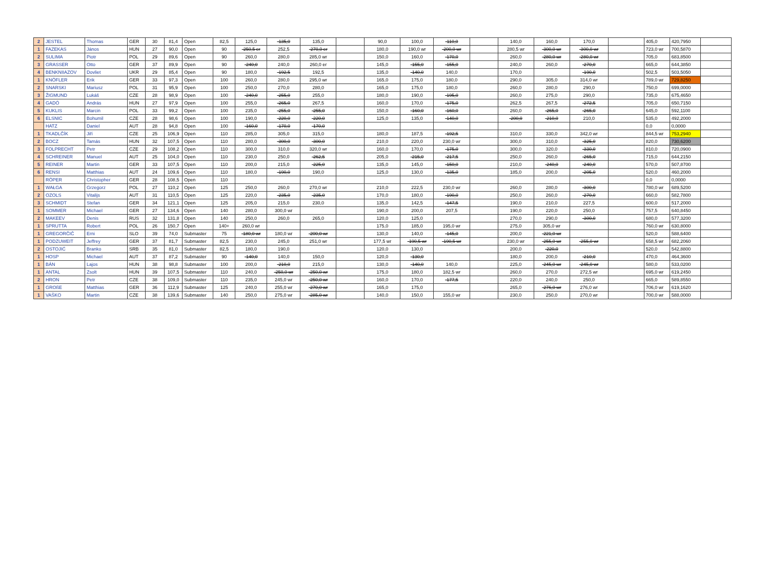| 2 | JESTEL | Thomas | GER | 30 | 81,4 | Open | 82,5 | 125,0 | -135,0 | 135,0 | | 90,0 | 100,0 | -110,0 | | 140,0 | 160,0 | 170,0 | | 405,0 | 420,7950 | |
| 1 | FAZEKAS | János | HUN | 27 | 90,0 | Open | 90 | -250,5 er | 252,5 | -270,0 er | | 180,0 | 190,0 wr | -200,0 wr | | 280,5 wr | -300,0 wr | -300,0 wr | | 723,0 wr | 700,5870 | |
| 2 | SULIMA | Piotr | POL | 29 | 89,6 | Open | 90 | 260,0 | 280,0 | 285,0 wr | | 150,0 | 160,0 | -170,0 | | 260,0 | -280,0 wr | -280,0 wr | | 705,0 | 683,8500 | |
| 3 | GRASSER | Otto | GER | 37 | 89,9 | Open | 90 | -240,0 | 240,0 | 260,0 er | | 145,0 | -155,0 | -155,0 | | 240,0 | 260,0 | -270,0 | | 665,0 | 644,3850 | |
| 4 | BENKNIIAZOV | Dovliet | UKR | 29 | 85,4 | Open | 90 | 180,0 | -192,5 | 192,5 | | 135,0 | -140,0 | 140,0 | | 170,0 | | -190,0 | | 502,5 | 503,5050 | |
| 1 | KNÖFLER | Erik | GER | 33 | 97,3 | Open | 100 | 260,0 | 280,0 | 295,0 wr | | 165,0 | 175,0 | 180,0 | | 290,0 | 305,0 | 314,0 wr | | 789,0 wr | 729,8250 | |
| 2 | SNARSKI | Mariusz | POL | 31 | 95,9 | Open | 100 | 250,0 | 270,0 | 280,0 | | 165,0 | 175,0 | 180,0 | | 260,0 | 280,0 | 290,0 | | 750,0 | 699,0000 | |
| 3 | ŽIGMUND | Lukáš | CZE | 28 | 98,9 | Open | 100 | -240,0 | -255,0 | 255,0 | | 180,0 | 190,0 | -195,0 | | 260,0 | 275,0 | 290,0 | | 735,0 | 675,4650 | |
| 4 | GADÓ | András | HUN | 27 | 97,9 | Open | 100 | 255,0 | -265,0 | 267,5 | | 160,0 | 170,0 | -175,0 | | 262,5 | 267,5 | -272,5 | | 705,0 | 650,7150 | |
| 5 | KUKLIS | Marcin | POL | 33 | 99,2 | Open | 100 | 235,0 | -255,0 | -255,0 | | 150,0 | -160,0 | -160,0 | | 260,0 | -265,0 | -265,0 | | 645,0 | 592,1100 | |
| 6 | ELSNIC | Bohumil | CZE | 28 | 98,6 | Open | 100 | 190,0 | -220,0 | -220,0 | | 125,0 | 135,0 | -140,0 | | -200,0 | -210,0 | 210,0 | | 535,0 | 492,2000 | |
| | HATZ | Daniel | AUT | 28 | 94,8 | Open | 100 | -160,0 | -170,0 | -170,0 | | | | | | | | | | 0,0 | 0,0000 | |
| 1 | TKADLČÍK | Jiří | CZE | 25 | 106,9 | Open | 110 | 285,0 | 305,0 | 315,0 | | 180,0 | 187,5 | -192,5 | | 310,0 | 330,0 | 342,0 wr | | 844,5 wr | 753,2940 | |
| 2 | BOCZ | Tamás | HUN | 32 | 107,5 | Open | 110 | 280,0 | -300,0 | -300,0 | | 210,0 | 220,0 | 230,0 wr | | 300,0 | 310,0 | -325,0 | | 820,0 | 730,6200 | |
| 3 | FOLPRECHT | Petr | CZE | 29 | 108,2 | Open | 110 | 300,0 | 310,0 | 320,0 wr | | 160,0 | 170,0 | -175,0 | | 300,0 | 320,0 | -330,0 | | 810,0 | 720,0900 | |
| 4 | SCHREINER | Manuel | AUT | 25 | 104,0 | Open | 110 | 230,0 | 250,0 | -262,5 | | 205,0 | -215,0 | -217,5 | | 250,0 | 260,0 | -265,0 | | 715,0 | 644,2150 | |
| 5 | REINER | Martin | GER | 33 | 107,5 | Open | 110 | 200,0 | 215,0 | -225,0 | | 135,0 | 145,0 | -150,0 | | 210,0 | -240,0 | -240,0 | | 570,0 | 507,8700 | |
| 6 | RENSI | Matthias | AUT | 24 | 109,6 | Open | 110 | 180,0 | -190,0 | 190,0 | | 125,0 | 130,0 | -135,0 | | 185,0 | 200,0 | -205,0 | | 520,0 | 460,2000 | |
| | RÖPER | Christopher | GER | 28 | 108,5 | Open | 110 | | | | | | | | | | | | | 0,0 | 0,0000 | |
| 1 | WAŁGA | Grzegorz | POL | 27 | 110,2 | Open | 125 | 250,0 | 260,0 | 270,0 wr | | 210,0 | 222,5 | 230,0 wr | | 260,0 | 280,0 | -300,0 | | 780,0 wr | 689,5200 | |
| 2 | OZOLS | Vitalijs | AUT | 31 | 110,5 | Open | 125 | 220,0 | -235,0 | -235,0 | | 170,0 | 180,0 | -190,0 | | 250,0 | 260,0 | -270,0 | | 660,0 | 582,7800 | |
| 3 | SCHMIDT | Stefan | GER | 34 | 121,1 | Open | 125 | 205,0 | 215,0 | 230,0 | | 135,0 | 142,5 | -147,5 | | 190,0 | 210,0 | 227,5 | | 600,0 | 517,2000 | |
| 1 | SOMMER | Michael | GER | 27 | 134,6 | Open | 140 | 280,0 | 300,0 wr | | | 190,0 | 200,0 | 207,5 | | 190,0 | 220,0 | 250,0 | | 757,5 | 640,8450 | |
| 2 | MAKEEV | Denis | RUS | 32 | 131,8 | Open | 140 | 250,0 | 260,0 | 265,0 | | 120,0 | 125,0 | | | 270,0 | 290,0 | -300,0 | | 680,0 | 577,3200 | |
| 1 | SPRUTTA | Robert | POL | 26 | 150,7 | Open | 140+ | 260,0 wr | | | | 175,0 | 185,0 | 195,0 wr | | 275,0 | 305,0 wr | | | 760,0 wr | 630,8000 | |
| 1 | GREGORČIČ | Erni | SLO | 39 | 74,0 | Submaster | 75 | -180,0 wr | 180,0 wr | -200,0 wr | | 130,0 | 140,0 | -145,0 | | 200,0 | -221,0 wr | | | 520,0 | 588,6400 | |
| 1 | PODZUWEIT | Jeffrey | GER | 37 | 81,7 | Submaster | 82,5 | 230,0 | 245,0 | 251,0 wr | | 177,5 wr | -190,5 wr | -190,5 wr | | 230,0 wr | -255,0 wr | -255,0 wr | | 658,5 wr | 682,2060 | |
| 2 | OSTOJIĆ | Branko | SRB | 35 | 81,0 | Submaster | 82,5 | 180,0 | 190,0 | | | 120,0 | 130,0 | | | 200,0 | -220,0 | | | 520,0 | 542,8800 | |
| 1 | HOSP | Michael | AUT | 37 | 87,2 | Submaster | 90 | -140,0 | 140,0 | 150,0 | | 120,0 | -130,0 | | | 180,0 | 200,0 | -210,0 | | 470,0 | 464,3600 | |
| 1 | BÁN | Lajos | HUN | 38 | 98,8 | Submaster | 100 | 200,0 | -210,0 | 215,0 | | 130,0 | -140,0 | 140,0 | | 225,0 | -245,0 wr | -245,0 wr | | 580,0 | 533,0200 | |
| 1 | ANTAL | Zsolt | HUN | 39 | 107,5 | Submaster | 110 | 240,0 | -250,0 wr | -250,0 wr | | 175,0 | 180,0 | 182,5 wr | | 260,0 | 270,0 | 272,5 wr | | 695,0 wr | 619,2450 | |
| 2 | HRON | Petr | CZE | 38 | 109,0 | Submaster | 110 | 235,0 | 245,0 wr | -250,0 wr | | 160,0 | 170,0 | -177,5 | | 220,0 | 240,0 | 250,0 | | 665,0 | 589,8550 | |
| 1 | GROßE | Matthias | GER | 36 | 112,9 | Submaster | 125 | 240,0 | 255,0 wr | -270,0 wr | | 165,0 | 175,0 | | | 265,0 | -276,0 wr | 276,0 wr | | 706,0 wr | 619,1620 | |
| 1 | VAŠKO | Martin | CZE | 38 | 139,6 | Submaster | 140 | 250,0 | 275,0 wr | -285,0 wr | | 140,0 | 150,0 | 155,0 wr | | 230,0 | 250,0 | 270,0 wr | | 700,0 wr | 588,0000 | |